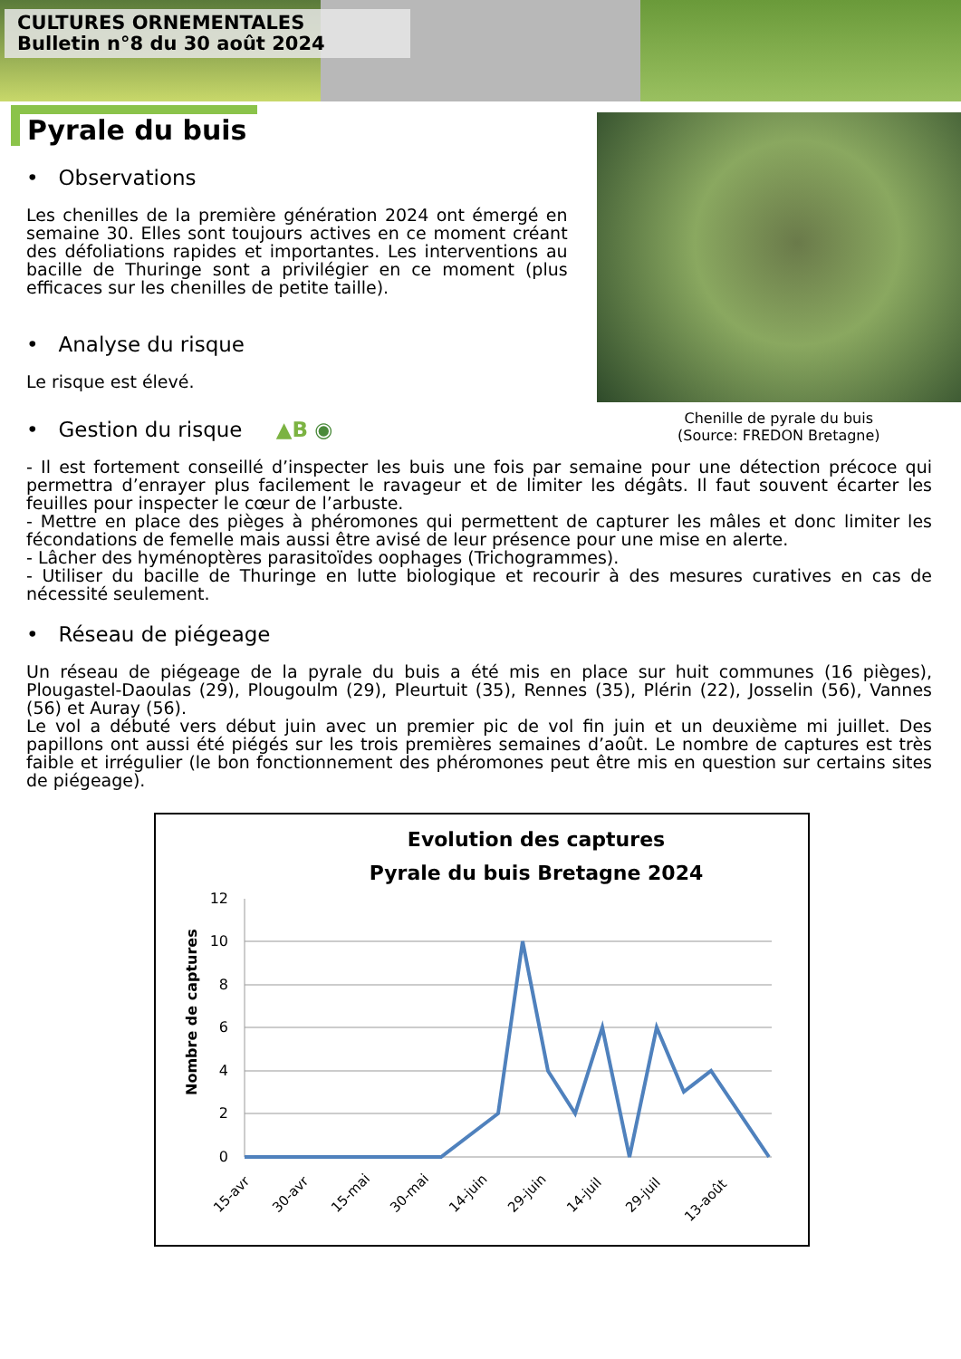CULTURES ORNEMENTALES
Bulletin n°8 du 30 août 2024
Pyrale du buis
• Observations
Les chenilles de la première génération 2024 ont émergé en semaine 30. Elles sont toujours actives en ce moment créant des défoliations rapides et importantes. Les interventions au bacille de Thuringe sont a privilégier en ce moment (plus efficaces sur les chenilles de petite taille).
• Analyse du risque
Le risque est élevé.
• Gestion du risque ▲B ◉
Chenille de pyrale du buis
(Source: FREDON Bretagne)
- Il est fortement conseillé d’inspecter les buis une fois par semaine pour une détection précoce qui permettra d’enrayer plus facilement le ravageur et de limiter les dégâts. Il faut souvent écarter les feuilles pour inspecter le cœur de l’arbuste.
- Mettre en place des pièges à phéromones qui permettent de capturer les mâles et donc limiter les fécondations de femelle mais aussi être avisé de leur présence pour une mise en alerte.
- Lâcher des hyménoptères parasitoïdes oophages (Trichogrammes).
- Utiliser du bacille de Thuringe en lutte biologique et recourir à des mesures curatives en cas de nécessité seulement.
• Réseau de piégeage
Un réseau de piégeage de la pyrale du buis a été mis en place sur huit communes (16 pièges), Plougastel-Daoulas (29), Plougoulm (29), Pleurtuit (35), Rennes (35), Plérin (22), Josselin (56), Vannes (56) et Auray (56).
Le vol a débuté vers début juin avec un premier pic de vol fin juin et un deuxième mi juillet. Des papillons ont aussi été piégés sur les trois premières semaines d’août. Le nombre de captures est très faible et irrégulier (le bon fonctionnement des phéromones peut être mis en question sur certains sites de piégeage).
Evolution des captures
Pyrale du buis Bretagne 2024
12
10
8
6
4
2
0
Nombre de captures
15-avr
30-avr
15-mai
30-mai
14-juin
29-juin
14-juil
29-juil
13-août